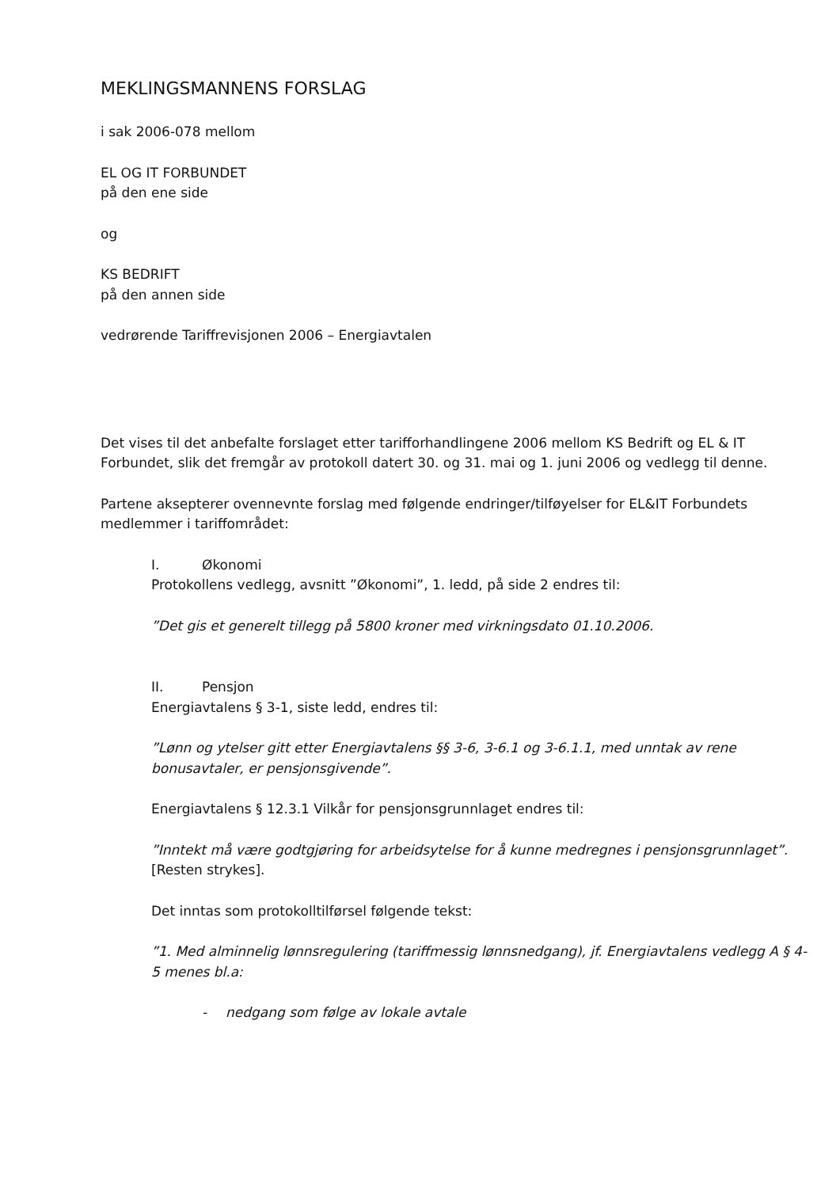MEKLINGSMANNENS FORSLAG
i sak 2006-078 mellom
EL OG IT FORBUNDET
på den ene side
og
KS BEDRIFT
på den annen side
vedrørende Tariffrevisjonen 2006 – Energiavtalen
Det vises til det anbefalte forslaget etter tarifforhandlingene 2006 mellom KS Bedrift og EL & IT Forbundet, slik det fremgår av protokoll datert 30. og 31. mai og 1. juni 2006 og vedlegg til denne.
Partene aksepterer ovennevnte forslag med følgende endringer/tilføyelser for EL&IT Forbundets medlemmer i tariffområdet:
I. Økonomi
Protokollens vedlegg, avsnitt ”Økonomi”, 1. ledd, på side 2 endres til:
”Det gis et generelt tillegg på 5800 kroner med virkningsdato 01.10.2006.
II. Pensjon
Energiavtalens § 3-1, siste ledd, endres til:
”Lønn og ytelser gitt etter Energiavtalens §§ 3-6, 3-6.1 og 3-6.1.1, med unntak av rene bonusavtaler, er pensjonsgivende”.
Energiavtalens § 12.3.1 Vilkår for pensjonsgrunnlaget endres til:
”Inntekt må være godtgjøring for arbeidsytelse for å kunne medregnes i pensjonsgrunnlaget”.
[Resten strykes].
Det inntas som protokolltilførsel følgende tekst:
”1. Med alminnelig lønnsregulering (tariffmessig lønnsnedgang), jf. Energiavtalens vedlegg A § 4-5 menes bl.a:
- nedgang som følge av lokale avtale